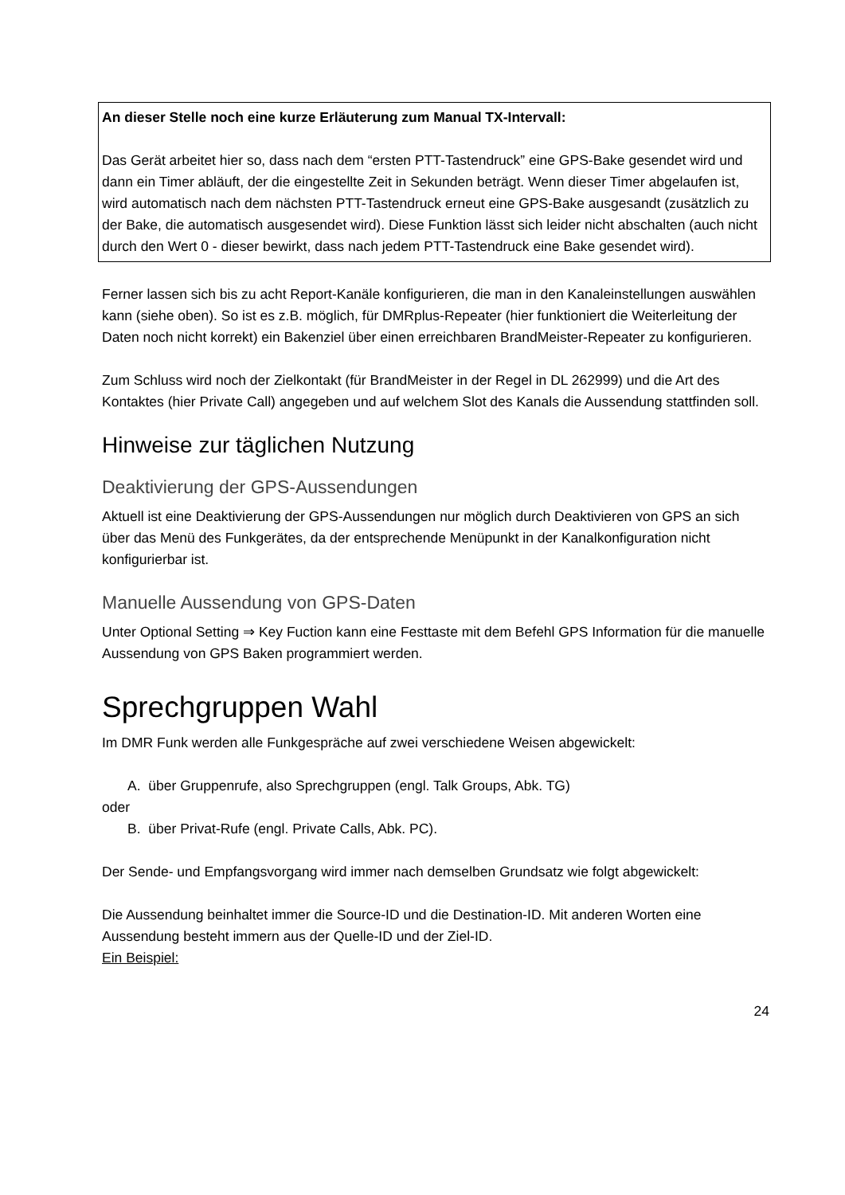An dieser Stelle noch eine kurze Erläuterung zum Manual TX-Intervall:
Das Gerät arbeitet hier so, dass nach dem “ersten PTT-Tastendruck” eine GPS-Bake gesendet wird und dann ein Timer abläuft, der die eingestellte Zeit in Sekunden beträgt. Wenn dieser Timer abgelaufen ist, wird automatisch nach dem nächsten PTT-Tastendruck erneut eine GPS-Bake ausgesandt (zusätzlich zu der Bake, die automatisch ausgesendet wird). Diese Funktion lässt sich leider nicht abschalten (auch nicht durch den Wert 0 - dieser bewirkt, dass nach jedem PTT-Tastendruck eine Bake gesendet wird).
Ferner lassen sich bis zu acht Report-Kanäle konfigurieren, die man in den Kanaleinstellungen auswählen kann (siehe oben). So ist es z.B. möglich, für DMRplus-Repeater (hier funktioniert die Weiterleitung der Daten noch nicht korrekt) ein Bakenziel über einen erreichbaren BrandMeister-Repeater zu konfigurieren.
Zum Schluss wird noch der Zielkontakt (für BrandMeister in der Regel in DL 262999) und die Art des Kontaktes (hier Private Call) angegeben und auf welchem Slot des Kanals die Aussendung stattfinden soll.
Hinweise zur täglichen Nutzung
Deaktivierung der GPS-Aussendungen
Aktuell ist eine Deaktivierung der GPS-Aussendungen nur möglich durch Deaktivieren von GPS an sich über das Menü des Funkgerätes, da der entsprechende Menüpunkt in der Kanalkonfiguration nicht konfigurierbar ist.
Manuelle Aussendung von GPS-Daten
Unter Optional Setting ⇒ Key Fuction kann eine Festtaste mit dem Befehl GPS Information für die manuelle Aussendung von GPS Baken programmiert werden.
Sprechgruppen Wahl
Im DMR Funk werden alle Funkgespräche auf zwei verschiedene Weisen abgewickelt:
A. über Gruppenrufe, also Sprechgruppen (engl. Talk Groups, Abk. TG)
oder
B. über Privat-Rufe (engl. Private Calls, Abk. PC).
Der Sende- und Empfangsvorgang wird immer nach demselben Grundsatz wie folgt abgewickelt:
Die Aussendung beinhaltet immer die Source-ID und die Destination-ID. Mit anderen Worten eine Aussendung besteht immern aus der Quelle-ID und der Ziel-ID.
Ein Beispiel:
24